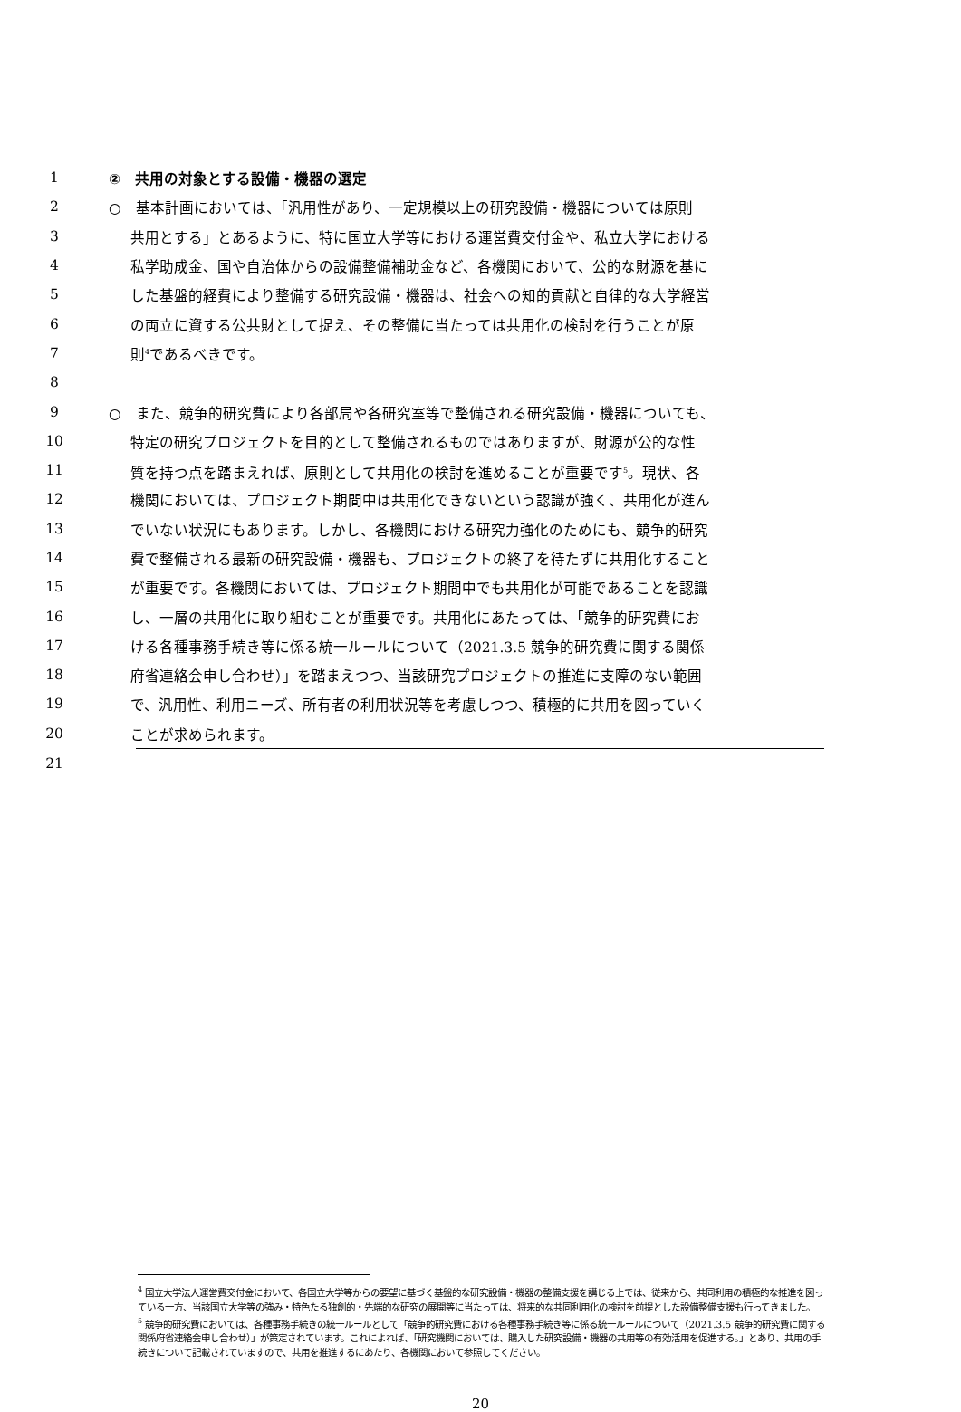1 ②　共用の対象とする設備・機器の選定
2 ○　基本計画においては、「汎用性があり、一定規模以上の研究設備・機器については原則
3 共用とする」とあるように、特に国立大学等における運営費交付金や、私立大学における
4 私学助成金、国や自治体からの設備整備補助金など、各機関において、公的な財源を基に
5 した基盤的経費により整備する研究設備・機器は、社会への知的貢献と自律的な大学経営
6 の両立に資する公共財として捉え、その整備に当たっては共用化の検討を行うことが原
7 則<sup>4</sup>であるべきです。
8
9 ○　また、競争的研究費により各部局や各研究室等で整備される研究設備・機器についても、
10 特定の研究プロジェクトを目的として整備されるものではありますが、財源が公的な性
11 質を持つ点を踏まえれば、原則として共用化の検討を進めることが重要です<sup>5</sup>。現状、各
12 機関においては、プロジェクト期間中は共用化できないという認識が強く、共用化が進ん
13 でいない状況にもあります。しかし、各機関における研究力強化のためにも、競争的研究
14 費で整備される最新の研究設備・機器も、プロジェクトの終了を待たずに共用化すること
15 が重要です。各機関においては、プロジェクト期間中でも共用化が可能であることを認識
16 し、一層の共用化に取り組むことが重要です。共用化にあたっては、「競争的研究費にお
17 ける各種事務手続き等に係る統一ルールについて（2021.3.5 競争的研究費に関する関係
18 府省連絡会申し合わせ）」を踏まえつつ、当該研究プロジェクトの推進に支障のない範囲
19 で、汎用性、利用ニーズ、所有者の利用状況等を考慮しつつ、積極的に共用を図っていく
20 ことが求められます。
21
<sup>4</sup> 国立大学法人運営費交付金において、各国立大学等からの要望に基づく基盤的な研究設備・機器の整備支援を講じる上では、従来から、共同利用の積極的な推進を図っている一方、当該国立大学等の強み・特色たる独創的・先端的な研究の展開等に当たっては、将来的な共同利用化の検討を前提とした設備整備支援も行ってきました。
<sup>5</sup> 競争的研究費においては、各種事務手続きの統一ルールとして「競争的研究費における各種事務手続き等に係る統一ルールについて（2021.3.5 競争的研究費に関する関係府省連絡会申し合わせ）」が策定されています。これによれば、「研究機関においては、購入した研究設備・機器の共用等の有効活用を促進する。」とあり、共用の手続きについて記載されていますので、共用を推進するにあたり、各機関において参照してください。
20